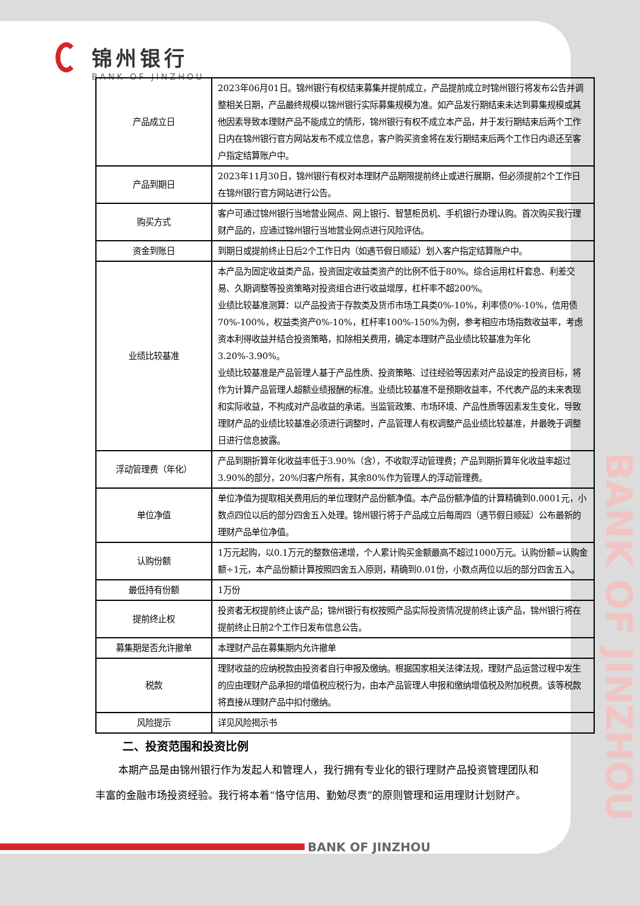锦州银行
BANK OF JINZHOU
| 产品成立日 | 2023年06月01日。锦州银行有权结束募集并提前成立，产品提前成立时锦州银行将发布公告并调整相关日期，产品最终规模以锦州银行实际募集规模为准。如产品发行期结束未达到募集规模或其他因素导致本理财产品不能成立的情形，锦州银行有权不成立本产品，并于发行期结束后两个工作日内在锦州银行官方网站发布不成立信息，客户购买资金将在发行期结束后两个工作日内退还至客户指定结算账户中。 |
| 产品到期日 | 2023年11月30日，锦州银行有权对本理财产品期限提前终止或进行展期，但必须提前2个工作日在锦州银行官方网站进行公告。 |
| 购买方式 | 客户可通过锦州银行当地营业网点、网上银行、智慧柜员机、手机银行办理认购。首次购买我行理财产品的，应通过锦州银行当地营业网点进行风险评估。 |
| 资金到账日 | 到期日或提前终止日后2个工作日内（如遇节假日顺延）划入客户指定结算账户中。 |
| 业绩比较基准 | 本产品为固定收益类产品，投资固定收益类资产的比例不低于80%。综合运用杠杆套息、利差交易、久期调整等投资策略对投资组合进行收益增厚，杠杆率不超200%。 业绩比较基准测算：以产品投资于存款类及货币市场工具类0%-10%，利率债0%-10%，信用债70%-100%，权益类资产0%-10%，杠杆率100%-150%为例，参考相应市场指数收益率，考虑资本利得收益并结合投资策略，扣除相关费用，确定本理财产品业绩比较基准为年化3.20%-3.90%。 业绩比较基准是产品管理人基于产品性质、投资策略、过往经验等因素对产品设定的投资目标，将作为计算产品管理人超额业绩报酬的标准。业绩比较基准不是预期收益率，不代表产品的未来表现和实际收益，不构成对产品收益的承诺。当监管政策、市场环境、产品性质等因素发生变化，导致理财产品的业绩比较基准必须进行调整时，产品管理人有权调整产品业绩比较基准，并最晚于调整日进行信息披露。 |
| 浮动管理费（年化） | 产品到期折算年化收益率低于3.90%（含），不收取浮动管理费；产品到期折算年化收益率超过3.90%的部分，20%归客户所有，其余80%作为管理人的浮动管理费。 |
| 单位净值 | 单位净值为提取相关费用后的单位理财产品份额净值。本产品份额净值的计算精确到0.0001元，小数点四位以后的部分四舍五入处理。锦州银行将于产品成立后每周四（遇节假日顺延）公布最新的理财产品单位净值。 |
| 认购份额 | 1万元起购，以0.1万元的整数倍递增，个人累计购买金额最高不超过1000万元。认购份额=认购金额÷1元，本产品份额计算按照四舍五入原则，精确到0.01份，小数点两位以后的部分四舍五入。 |
| 最低持有份额 | 1万份 |
| 提前终止权 | 投资者无权提前终止该产品；锦州银行有权按照产品实际投资情况提前终止该产品，锦州银行将在提前终止日前2个工作日发布信息公告。 |
| 募集期是否允许撤单 | 本理财产品在募集期内允许撤单 |
| 税款 | 理财收益的应纳税款由投资者自行申报及缴纳。根据国家相关法律法规，理财产品运营过程中发生的应由理财产品承担的增值税应税行为，由本产品管理人申报和缴纳增值税及附加税费。该等税款将直接从理财产品中扣付缴纳。 |
| 风险提示 | 详见风险揭示书 |
二、投资范围和投资比例
本期产品是由锦州银行作为发起人和管理人，我行拥有专业化的银行理财产品投资管理团队和丰富的金融市场投资经验。我行将本着“恪守信用、勤勉尽责”的原则管理和运用理财计划财产。
BANK OF JINZHOU
BANK OF JINZHOU